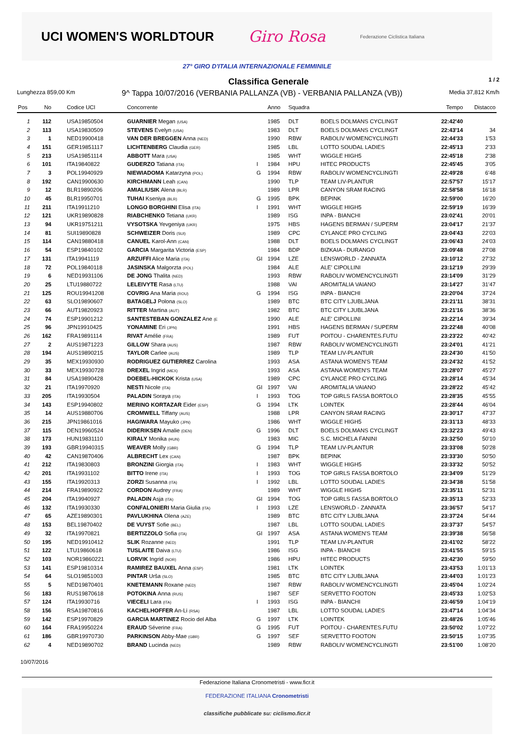UCI WOMEN'S WORLDTOUR
Giro Rosa
Federazione Ciclistica Italiana
27° GIRO D'ITALIA INTERNAZIONALE FEMMINILE
Classifica Generale
1 / 2
Lunghezza 859,00 Km 9^ Tappa 10/07/2016 (VERBANIA PALLANZA (VB) - VERBANIA PALLANZA (VB)) Media 37,812 Km/h
| Pos | No | Codice UCI | Concorrente | | Anno | Squadra | | Tempo | Distacco |
| --- | --- | --- | --- | --- | --- | --- | --- | --- | --- |
| 1 | 112 | USA19850504 | GUARNIER Megan (USA) | | 1985 | DLT | BOELS DOLMANS CYCLINGT | 22:42'40 | |
| 2 | 113 | USA19830509 | STEVENS Evelyn (USA) | | 1983 | DLT | BOELS DOLMANS CYCLINGT | 22:43'14 | 34 |
| 3 | 1 | NED19900418 | VAN DER BREGGEN Anna (NED) | | 1990 | RBW | RABOLIV WOMENCYCLINGTI | 22:44'33 | 1'53 |
| 4 | 151 | GER19851117 | LICHTENBERG Claudia (GER) | | 1985 | LBL | LOTTO SOUDAL LADIES | 22:45'13 | 2'33 |
| 5 | 213 | USA19851114 | ABBOTT Mara (USA) | | 1985 | WHT | WIGGLE HIGH5 | 22:45'18 | 2'38 |
| 6 | 101 | ITA19840822 | GUDERZO Tatiana (ITA) | I | 1984 | HPU | HITEC PRODUCTS | 22:45'45 | 3'05 |
| 7 | 3 | POL19940929 | NIEWIADOMA Katarzyna (POL) | G | 1994 | RBW | RABOLIV WOMENCYCLINGTI | 22:49'28 | 6'48 |
| 8 | 192 | CAN19900630 | KIRCHMANN Leah (CAN) | | 1990 | TLP | TEAM LIV-PLANTUR | 22:57'57 | 15'17 |
| 9 | 12 | BLR19890206 | AMIALIUSIK Alena (BLR) | | 1989 | LPR | CANYON SRAM RACING | 22:58'58 | 16'18 |
| 10 | 45 | BLR19950701 | TUHAI Kseniya (BLR) | G | 1995 | BPK | BEPINK | 22:59'00 | 16'20 |
| 11 | 211 | ITA19911210 | LONGO BORGHINI Elisa (ITA) | I | 1991 | WHT | WIGGLE HIGH5 | 22:59'19 | 16'39 |
| 12 | 121 | UKR19890828 | RIABCHENKO Tetiana (UKR) | | 1989 | ISG | INPA - BIANCHI | 23:02'41 | 20'01 |
| 13 | 94 | UKR19751211 | VYSOTSKA Yevgeniya (UKR) | | 1975 | HBS | HAGENS BERMAN / SUPERM | 23:04'17 | 21'37 |
| 14 | 81 | SUI19890828 | SCHWEIZER Doris (SUI) | | 1989 | CPC | CYLANCE PRO CYCLING | 23:04'43 | 22'03 |
| 15 | 114 | CAN19880418 | CANUEL Karol-Ann (CAN) | | 1988 | DLT | BOELS DOLMANS CYCLINGT | 23:06'43 | 24'03 |
| 16 | 54 | ESP19840102 | GARCIA Margarita Victoria (ESP) | | 1984 | BDP | BIZKAIA - DURANGO | 23:09'48 | 27'08 |
| 17 | 131 | ITA19941119 | ARZUFFI Alice Maria (ITA) | GI | 1994 | LZE | LENSWORLD - ZANNATA | 23:10'12 | 27'32 |
| 18 | 72 | POL19840118 | JASINSKA Malgorzta (POL) | | 1984 | ALE | ALE' CIPOLLINI | 23:12'19 | 29'39 |
| 19 | 6 | NED19931106 | DE JONG Thalita (NED) | | 1993 | RBW | RABOLIV WOMENCYCLINGTI | 23:14'09 | 31'29 |
| 20 | 25 | LTU19880722 | LELEIVYTE Rasa (LTU) | | 1988 | VAI | AROMITALIA VAIANO | 23:14'27 | 31'47 |
| 21 | 125 | ROU19941208 | COVRIG Ana Maria (ROU) | G | 1994 | ISG | INPA - BIANCHI | 23:20'04 | 37'24 |
| 22 | 63 | SLO19890607 | BATAGELJ Polona (SLO) | | 1989 | BTC | BTC CITY LJUBLJANA | 23:21'11 | 38'31 |
| 23 | 66 | AUT19820923 | RITTER Martina (AUT) | | 1982 | BTC | BTC CITY LJUBLJANA | 23:21'16 | 38'36 |
| 24 | 74 | ESP19901212 | SANTESTEBAN GONZALEZ Ane (E | | 1990 | ALE | ALE' CIPOLLINI | 23:22'14 | 39'34 |
| 25 | 96 | JPN19910425 | YONAMINE Eri (JPN) | | 1991 | HBS | HAGENS BERMAN / SUPERM | 23:22'48 | 40'08 |
| 26 | 162 | FRA19891114 | RIVAT Amélie (FRA) | | 1989 | FUT | POITOU - CHARENTES.FUTU | 23:23'22 | 40'42 |
| 27 | 2 | AUS19871223 | GILLOW Shara (AUS) | | 1987 | RBW | RABOLIV WOMENCYCLINGTI | 23:24'01 | 41'21 |
| 28 | 194 | AUS19890215 | TAYLOR Carlee (AUS) | | 1989 | TLP | TEAM LIV-PLANTUR | 23:24'30 | 41'50 |
| 29 | 35 | MEX19930930 | RODRIGUEZ GUTIERREZ Carolina | | 1993 | ASA | ASTANA WOMEN'S TEAM | 23:24'32 | 41'52 |
| 30 | 33 | MEX19930728 | DREXEL Ingrid (MEX) | | 1993 | ASA | ASTANA WOMEN'S TEAM | 23:28'07 | 45'27 |
| 31 | 84 | USA19890428 | DOEBEL-HICKOK Krista (USA) | | 1989 | CPC | CYLANCE PRO CYCLING | 23:28'14 | 45'34 |
| 32 | 21 | ITA19970920 | NESTI Nicole (ITA) | GI | 1997 | VAI | AROMITALIA VAIANO | 23:28'22 | 45'42 |
| 33 | 205 | ITA19930504 | PALADIN Soraya (ITA) | I | 1993 | TOG | TOP GIRLS FASSA BORTOLO | 23:28'35 | 45'55 |
| 34 | 143 | ESP19940802 | MERINO KORTAZAR Eider (ESP) | G | 1994 | LTK | LOINTEK | 23:28'44 | 46'04 |
| 35 | 14 | AUS19880706 | CROMWELL Tiffany (AUS) | | 1988 | LPR | CANYON SRAM RACING | 23:30'17 | 47'37 |
| 36 | 215 | JPN19861016 | HAGIWARA Mayuko (JPN) | | 1986 | WHT | WIGGLE HIGH5 | 23:31'13 | 48'33 |
| 37 | 115 | DEN19960524 | DIDERIKSEN Amalie (DEN) | G | 1996 | DLT | BOELS DOLMANS CYCLINGT | 23:32'23 | 49'43 |
| 38 | 173 | HUN19831110 | KIRALY Monika (HUN) | | 1983 | MIC | S.C. MICHELA FANINI | 23:32'50 | 50'10 |
| 39 | 193 | GBR19940315 | WEAVER Molly (GBR) | G | 1994 | TLP | TEAM LIV-PLANTUR | 23:33'08 | 50'28 |
| 40 | 42 | CAN19870406 | ALBRECHT Lex (CAN) | | 1987 | BPK | BEPINK | 23:33'30 | 50'50 |
| 41 | 212 | ITA19830803 | BRONZINI Giorgia (ITA) | I | 1983 | WHT | WIGGLE HIGH5 | 23:33'32 | 50'52 |
| 42 | 201 | ITA19931102 | BITTO Irene (ITA) | I | 1993 | TOG | TOP GIRLS FASSA BORTOLO | 23:34'09 | 51'29 |
| 43 | 155 | ITA19920313 | ZORZI Susanna (ITA) | I | 1992 | LBL | LOTTO SOUDAL LADIES | 23:34'38 | 51'58 |
| 44 | 214 | FRA19890922 | CORDON Audrey (FRA) | | 1989 | WHT | WIGGLE HIGH5 | 23:35'11 | 52'31 |
| 45 | 204 | ITA19940927 | PALADIN Asja (ITA) | GI | 1994 | TOG | TOP GIRLS FASSA BORTOLO | 23:35'13 | 52'33 |
| 46 | 132 | ITA19930330 | CONFALONIERI Maria Giulia (ITA) | I | 1993 | LZE | LENSWORLD - ZANNATA | 23:36'57 | 54'17 |
| 47 | 65 | AZE19890301 | PAVLUKHINA Olena (AZE) | | 1989 | BTC | BTC CITY LJUBLJANA | 23:37'24 | 54'44 |
| 48 | 153 | BEL19870402 | DE VUYST Sofie (BEL) | | 1987 | LBL | LOTTO SOUDAL LADIES | 23:37'37 | 54'57 |
| 49 | 32 | ITA19970821 | BERTIZZOLO Sofia (ITA) | GI | 1997 | ASA | ASTANA WOMEN'S TEAM | 23:39'38 | 56'58 |
| 50 | 195 | NED19910412 | SLIK Rozanne (NED) | | 1991 | TLP | TEAM LIV-PLANTUR | 23:41'02 | 58'22 |
| 51 | 122 | LTU19860618 | TUSLAITE Daiva (LTU) | | 1986 | ISG | INPA - BIANCHI | 23:41'55 | 59'15 |
| 52 | 103 | NOR19860221 | LORVIK Ingrid (NOR) | | 1986 | HPU | HITEC PRODUCTS | 23:42'30 | 59'50 |
| 53 | 141 | ESP19810314 | RAMIREZ BAUXEL Anna (ESP) | | 1981 | LTK | LOINTEK | 23:43'53 | 1:01'13 |
| 54 | 64 | SLO19851003 | PINTAR Urša (SLO) | | 1985 | BTC | BTC CITY LJUBLJANA | 23:44'03 | 1:01'23 |
| 55 | 5 | NED19870401 | KNETEMANN Roxane (NED) | | 1987 | RBW | RABOLIV WOMENCYCLINGTI | 23:45'04 | 1:02'24 |
| 56 | 183 | RUS19870618 | POTOKINA Anna (RUS) | | 1987 | SEF | SERVETTO FOOTON | 23:45'33 | 1:02'53 |
| 57 | 124 | ITA19930716 | VIECELI Lara (ITA) | I | 1993 | ISG | INPA - BIANCHI | 23:46'59 | 1:04'19 |
| 58 | 156 | RSA19870816 | KACHELHOFFER An-Li (RSA) | | 1987 | LBL | LOTTO SOUDAL LADIES | 23:47'14 | 1:04'34 |
| 59 | 142 | ESP19970829 | GARCIA MARTINEZ Rocio del Alba | G | 1997 | LTK | LOINTEK | 23:48'26 | 1:05'46 |
| 60 | 164 | FRA19950224 | ERAUD Séverine (FRA) | G | 1995 | FUT | POITOU - CHARENTES.FUTU | 23:50'02 | 1:07'22 |
| 61 | 186 | GBR19970730 | PARKINSON Abby-Mae (GBR) | G | 1997 | SEF | SERVETTO FOOTON | 23:50'15 | 1:07'35 |
| 62 | 4 | NED19890702 | BRAND Lucinda (NED) | | 1989 | RBW | RABOLIV WOMENCYCLINGTI | 23:51'00 | 1:08'20 |
10/07/2016
Federazione Italiana Cronometristi - www.ficr.it
FEDERAZIONE ITALIANA Cronometristi
classifiche pubblicate su: ciclismo.ficr.it